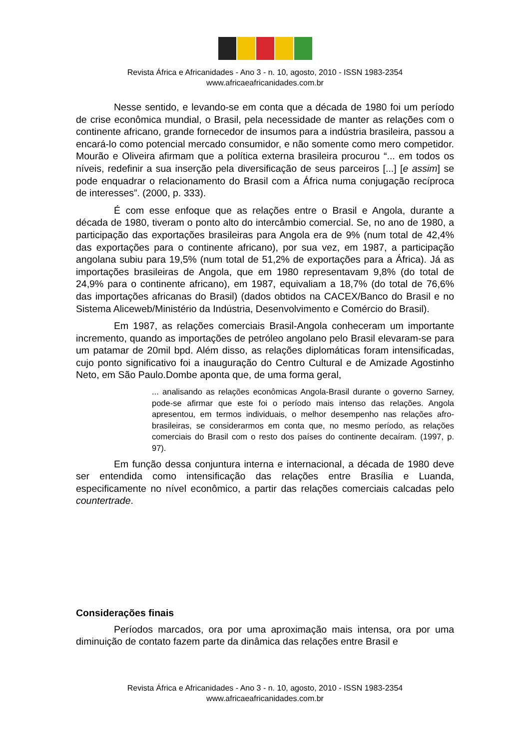Revista África e Africanidades - Ano 3 - n. 10, agosto, 2010 - ISSN 1983-2354
www.africaeafricanidades.com.br
Nesse sentido, e levando-se em conta que a década de 1980 foi um período de crise econômica mundial, o Brasil, pela necessidade de manter as relações com o continente africano, grande fornecedor de insumos para a indústria brasileira, passou a encará-lo como potencial mercado consumidor, e não somente como mero competidor. Mourão e Oliveira afirmam que a política externa brasileira procurou “... em todos os níveis, redefinir a sua inserção pela diversificação de seus parceiros [...] [e assim] se pode enquadrar o relacionamento do Brasil com a África numa conjugação recíproca de interesses”. (2000, p. 333).
É com esse enfoque que as relações entre o Brasil e Angola, durante a década de 1980, tiveram o ponto alto do intercâmbio comercial. Se, no ano de 1980, a participação das exportações brasileiras para Angola era de 9% (num total de 42,4% das exportações para o continente africano), por sua vez, em 1987, a participação angolana subiu para 19,5% (num total de 51,2% de exportações para a África). Já as importações brasileiras de Angola, que em 1980 representavam 9,8% (do total de 24,9% para o continente africano), em 1987, equivaliam a 18,7% (do total de 76,6% das importações africanas do Brasil) (dados obtidos na CACEX/Banco do Brasil e no Sistema Aliceweb/Ministério da Indústria, Desenvolvimento e Comércio do Brasil).
Em 1987, as relações comerciais Brasil-Angola conheceram um importante incremento, quando as importações de petróleo angolano pelo Brasil elevaram-se para um patamar de 20mil bpd. Além disso, as relações diplomáticas foram intensificadas, cujo ponto significativo foi a inauguração do Centro Cultural e de Amizade Agostinho Neto, em São Paulo.Dombe aponta que, de uma forma geral,
... analisando as relações econômicas Angola-Brasil durante o governo Sarney, pode-se afirmar que este foi o período mais intenso das relações. Angola apresentou, em termos individuais, o melhor desempenho nas relações afro-brasileiras, se considerarmos em conta que, no mesmo período, as relações comerciais do Brasil com o resto dos países do continente decaíram. (1997, p. 97).
Em função dessa conjuntura interna e internacional, a década de 1980 deve ser entendida como intensificação das relações entre Brasília e Luanda, especificamente no nível econômico, a partir das relações comerciais calcadas pelo countertrade.
Considerações finais
Períodos marcados, ora por uma aproximação mais intensa, ora por uma diminuição de contato fazem parte da dinâmica das relações entre Brasil e
Revista África e Africanidades - Ano 3 - n. 10, agosto, 2010 - ISSN 1983-2354
www.africaeafricanidades.com.br